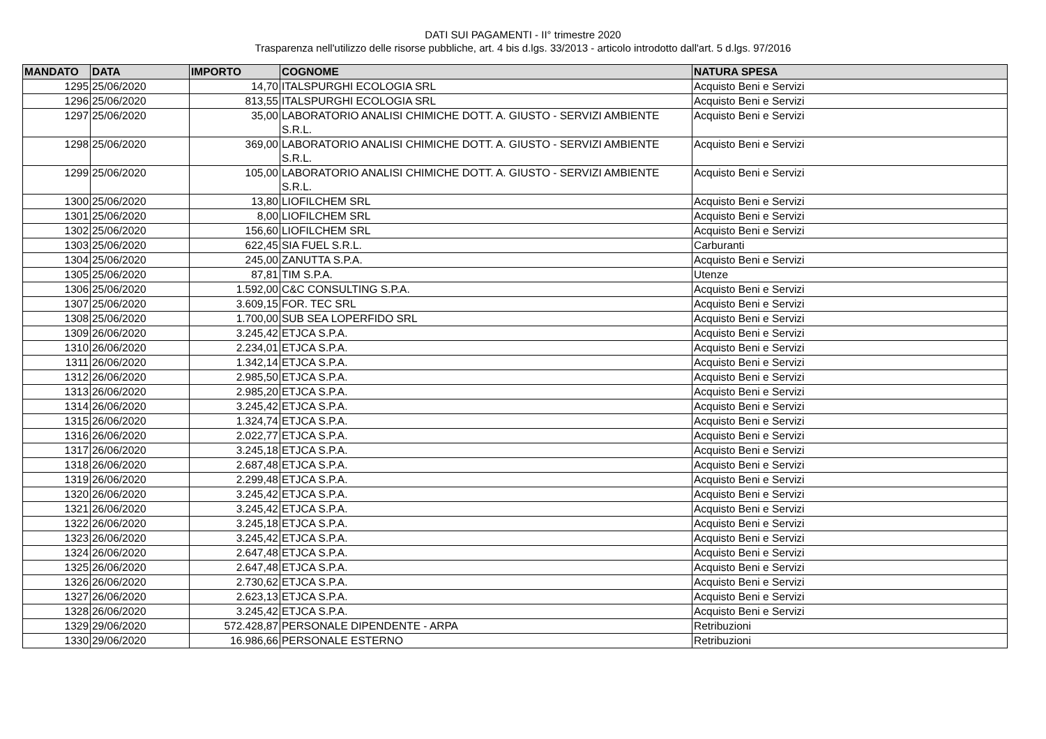DATI SUI PAGAMENTI - II° trimestre 2020
Trasparenza nell'utilizzo delle risorse pubbliche, art. 4 bis d.lgs. 33/2013 - articolo introdotto dall'art. 5 d.lgs. 97/2016
| MANDATO | DATA | IMPORTO | COGNOME | NATURA SPESA |
| --- | --- | --- | --- | --- |
| 1295 | 25/06/2020 | 14,70 | ITALSPURGHI ECOLOGIA SRL | Acquisto Beni e Servizi |
| 1296 | 25/06/2020 | 813,55 | ITALSPURGHI ECOLOGIA SRL | Acquisto Beni e Servizi |
| 1297 | 25/06/2020 | 35,00 | LABORATORIO ANALISI CHIMICHE DOTT. A. GIUSTO - SERVIZI AMBIENTE S.R.L. | Acquisto Beni e Servizi |
| 1298 | 25/06/2020 | 369,00 | LABORATORIO ANALISI CHIMICHE DOTT. A. GIUSTO - SERVIZI AMBIENTE S.R.L. | Acquisto Beni e Servizi |
| 1299 | 25/06/2020 | 105,00 | LABORATORIO ANALISI CHIMICHE DOTT. A. GIUSTO - SERVIZI AMBIENTE S.R.L. | Acquisto Beni e Servizi |
| 1300 | 25/06/2020 | 13,80 | LIOFILCHEM SRL | Acquisto Beni e Servizi |
| 1301 | 25/06/2020 | 8,00 | LIOFILCHEM SRL | Acquisto Beni e Servizi |
| 1302 | 25/06/2020 | 156,60 | LIOFILCHEM SRL | Acquisto Beni e Servizi |
| 1303 | 25/06/2020 | 622,45 | SIA FUEL S.R.L. | Carburanti |
| 1304 | 25/06/2020 | 245,00 | ZANUTTA S.P.A. | Acquisto Beni e Servizi |
| 1305 | 25/06/2020 | 87,81 | TIM S.P.A. | Utenze |
| 1306 | 25/06/2020 | 1.592,00 | C&C CONSULTING S.P.A. | Acquisto Beni e Servizi |
| 1307 | 25/06/2020 | 3.609,15 | FOR. TEC SRL | Acquisto Beni e Servizi |
| 1308 | 25/06/2020 | 1.700,00 | SUB SEA LOPERFIDO SRL | Acquisto Beni e Servizi |
| 1309 | 26/06/2020 | 3.245,42 | ETJCA S.P.A. | Acquisto Beni e Servizi |
| 1310 | 26/06/2020 | 2.234,01 | ETJCA S.P.A. | Acquisto Beni e Servizi |
| 1311 | 26/06/2020 | 1.342,14 | ETJCA S.P.A. | Acquisto Beni e Servizi |
| 1312 | 26/06/2020 | 2.985,50 | ETJCA S.P.A. | Acquisto Beni e Servizi |
| 1313 | 26/06/2020 | 2.985,20 | ETJCA S.P.A. | Acquisto Beni e Servizi |
| 1314 | 26/06/2020 | 3.245,42 | ETJCA S.P.A. | Acquisto Beni e Servizi |
| 1315 | 26/06/2020 | 1.324,74 | ETJCA S.P.A. | Acquisto Beni e Servizi |
| 1316 | 26/06/2020 | 2.022,77 | ETJCA S.P.A. | Acquisto Beni e Servizi |
| 1317 | 26/06/2020 | 3.245,18 | ETJCA S.P.A. | Acquisto Beni e Servizi |
| 1318 | 26/06/2020 | 2.687,48 | ETJCA S.P.A. | Acquisto Beni e Servizi |
| 1319 | 26/06/2020 | 2.299,48 | ETJCA S.P.A. | Acquisto Beni e Servizi |
| 1320 | 26/06/2020 | 3.245,42 | ETJCA S.P.A. | Acquisto Beni e Servizi |
| 1321 | 26/06/2020 | 3.245,42 | ETJCA S.P.A. | Acquisto Beni e Servizi |
| 1322 | 26/06/2020 | 3.245,18 | ETJCA S.P.A. | Acquisto Beni e Servizi |
| 1323 | 26/06/2020 | 3.245,42 | ETJCA S.P.A. | Acquisto Beni e Servizi |
| 1324 | 26/06/2020 | 2.647,48 | ETJCA S.P.A. | Acquisto Beni e Servizi |
| 1325 | 26/06/2020 | 2.647,48 | ETJCA S.P.A. | Acquisto Beni e Servizi |
| 1326 | 26/06/2020 | 2.730,62 | ETJCA S.P.A. | Acquisto Beni e Servizi |
| 1327 | 26/06/2020 | 2.623,13 | ETJCA S.P.A. | Acquisto Beni e Servizi |
| 1328 | 26/06/2020 | 3.245,42 | ETJCA S.P.A. | Acquisto Beni e Servizi |
| 1329 | 29/06/2020 | 572.428,87 | PERSONALE DIPENDENTE - ARPA | Retribuzioni |
| 1330 | 29/06/2020 | 16.986,66 | PERSONALE ESTERNO | Retribuzioni |